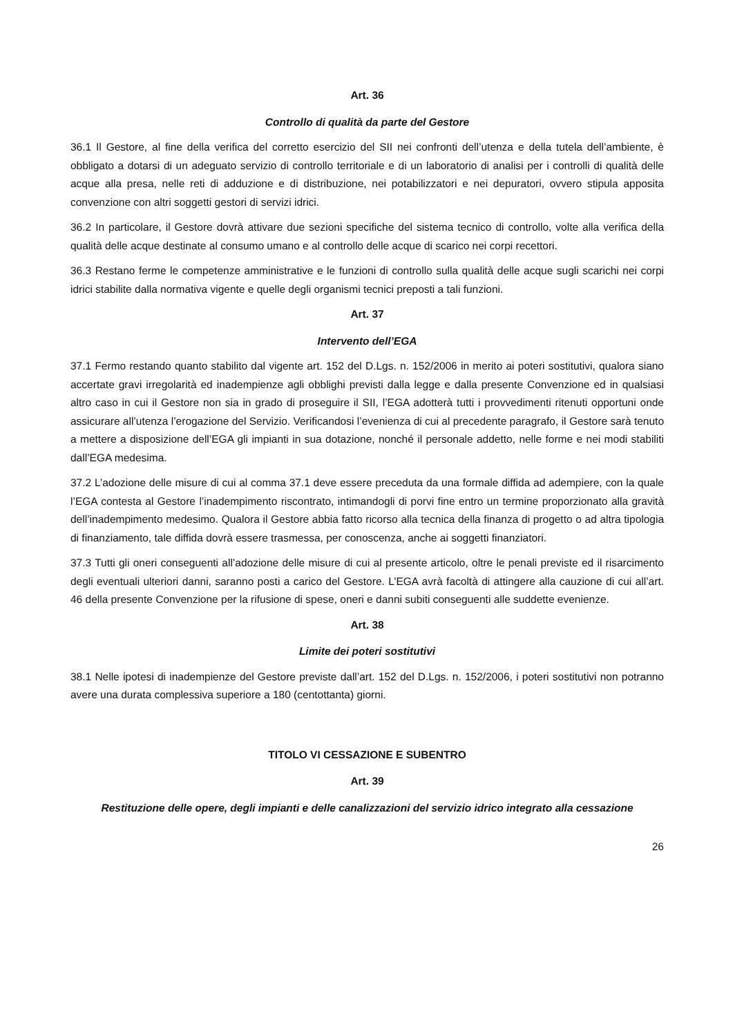Art. 36
Controllo di qualità da parte del Gestore
36.1 Il Gestore, al fine della verifica del corretto esercizio del SII nei confronti dell’utenza e della tutela dell’ambiente, è obbligato a dotarsi di un adeguato servizio di controllo territoriale e di un laboratorio di analisi per i controlli di qualità delle acque alla presa, nelle reti di adduzione e di distribuzione, nei potabilizzatori e nei depuratori, ovvero stipula apposita convenzione con altri soggetti gestori di servizi idrici.
36.2 In particolare, il Gestore dovrà attivare due sezioni specifiche del sistema tecnico di controllo, volte alla verifica della qualità delle acque destinate al consumo umano e al controllo delle acque di scarico nei corpi recettori.
36.3 Restano ferme le competenze amministrative e le funzioni di controllo sulla qualità delle acque sugli scarichi nei corpi idrici stabilite dalla normativa vigente e quelle degli organismi tecnici preposti a tali funzioni.
Art. 37
Intervento dell’EGA
37.1 Fermo restando quanto stabilito dal vigente art. 152 del D.Lgs. n. 152/2006 in merito ai poteri sostitutivi, qualora siano accertate gravi irregolarità ed inadempienze agli obblighi previsti dalla legge e dalla presente Convenzione ed in qualsiasi altro caso in cui il Gestore non sia in grado di proseguire il SII, l’EGA adotterà tutti i provvedimenti ritenuti opportuni onde assicurare all’utenza l’erogazione del Servizio. Verificandosi l’evenienza di cui al precedente paragrafo, il Gestore sarà tenuto a mettere a disposizione dell’EGA gli impianti in sua dotazione, nonché il personale addetto, nelle forme e nei modi stabiliti dall’EGA medesima.
37.2 L’adozione delle misure di cui al comma 37.1 deve essere preceduta da una formale diffida ad adempiere, con la quale l’EGA contesta al Gestore l’inadempimento riscontrato, intimandogli di porvi fine entro un termine proporzionato alla gravità dell’inadempimento medesimo. Qualora il Gestore abbia fatto ricorso alla tecnica della finanza di progetto o ad altra tipologia di finanziamento, tale diffida dovrà essere trasmessa, per conoscenza, anche ai soggetti finanziatori.
37.3 Tutti gli oneri conseguenti all’adozione delle misure di cui al presente articolo, oltre le penali previste ed il risarcimento degli eventuali ulteriori danni, saranno posti a carico del Gestore. L’EGA avrà facoltà di attingere alla cauzione di cui all’art. 46 della presente Convenzione per la rifusione di spese, oneri e danni subiti conseguenti alle suddette evenienze.
Art. 38
Limite dei poteri sostitutivi
38.1 Nelle ipotesi di inadempienze del Gestore previste dall’art. 152 del D.Lgs. n. 152/2006, i poteri sostitutivi non potranno avere una durata complessiva superiore a 180 (centottanta) giorni.
TITOLO VI CESSAZIONE E SUBENTRO
Art. 39
Restituzione delle opere, degli impianti e delle canalizzazioni del servizio idrico integrato alla cessazione
26